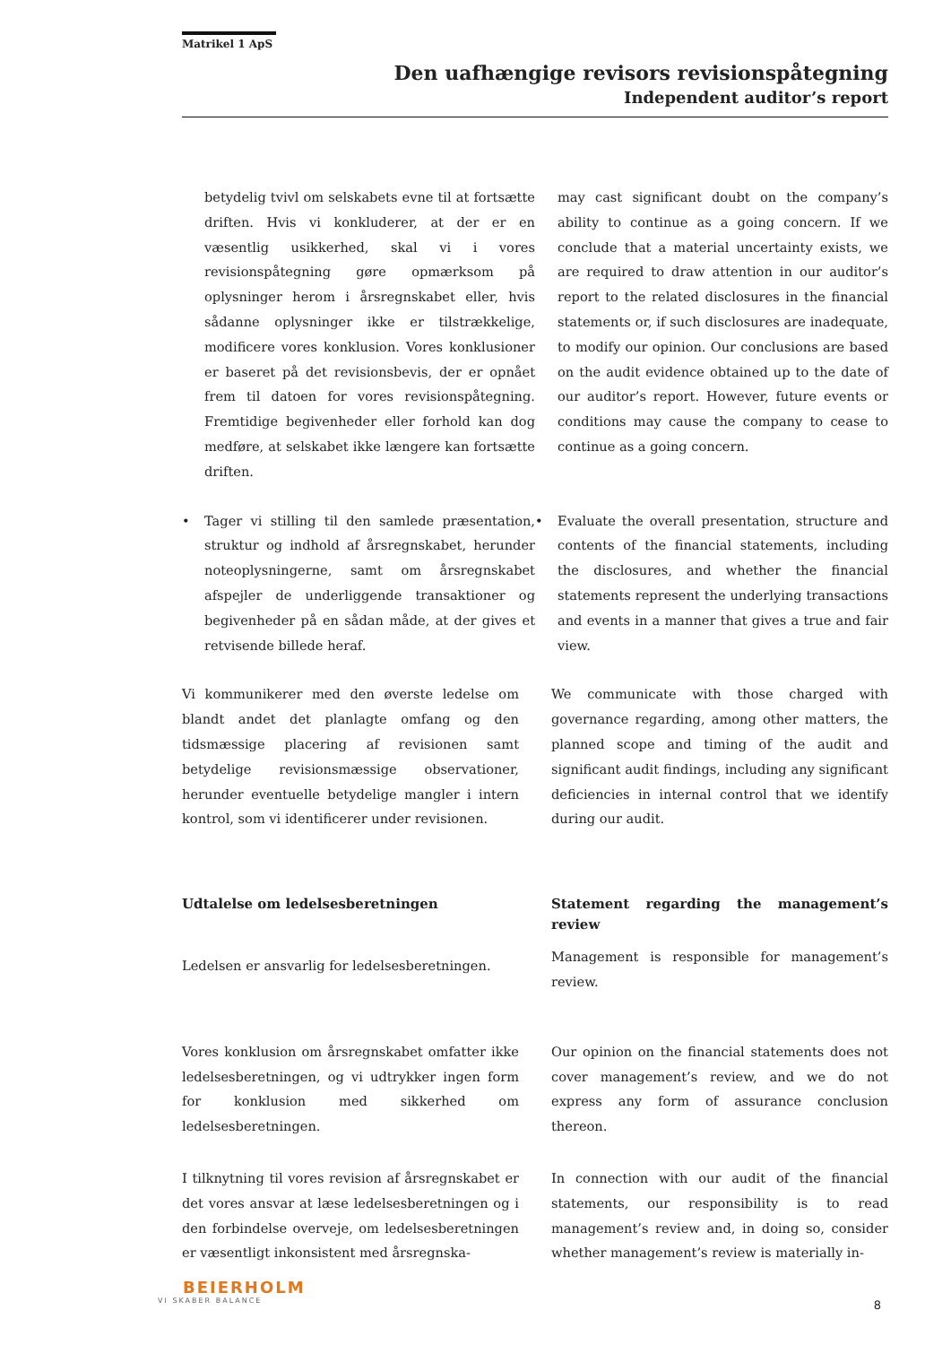Matrikel 1 ApS
Den uafhængige revisors revisionspåtegning
Independent auditor’s report
betydelig tvivl om selskabets evne til at fortsætte driften. Hvis vi konkluderer, at der er en væsentlig usikkerhed, skal vi i vores revisionspåtegning gøre opmærksom på oplysninger herom i årsregnskabet eller, hvis sådanne oplysninger ikke er tilstrækkelige, modificere vores konklusion. Vores konklusioner er baseret på det revisionsbevis, der er opnået frem til datoen for vores revisionspåtegning. Fremtidige begivenheder eller forhold kan dog medføre, at selskabet ikke længere kan fortsætte driften.
may cast significant doubt on the company’s ability to continue as a going concern. If we conclude that a material uncertainty exists, we are required to draw attention in our auditor’s report to the related disclosures in the financial statements or, if such disclosures are inadequate, to modify our opinion. Our conclusions are based on the audit evidence obtained up to the date of our auditor’s report. However, future events or conditions may cause the company to cease to continue as a going concern.
• Tager vi stilling til den samlede præsentation, struktur og indhold af årsregnskabet, herunder noteoplysningerne, samt om årsregnskabet afspejler de underliggende transaktioner og begivenheder på en sådan måde, at der gives et retvisende billede heraf.
• Evaluate the overall presentation, structure and contents of the financial statements, including the disclosures, and whether the financial statements represent the underlying transactions and events in a manner that gives a true and fair view.
Vi kommunikerer med den øverste ledelse om blandt andet det planlagte omfang og den tidsmæssige placering af revisionen samt betydelige revisionsmæssige observationer, herunder eventuelle betydelige mangler i intern kontrol, som vi identificerer under revisionen.
We communicate with those charged with governance regarding, among other matters, the planned scope and timing of the audit and significant audit findings, including any significant deficiencies in internal control that we identify during our audit.
Udtalelse om ledelsesberetningen Statement regarding the management’s review
Ledelsen er ansvarlig for ledelsesberetningen.
Management is responsible for management’s review.
Vores konklusion om årsregnskabet omfatter ikke ledelsesberetningen, og vi udtrykker ingen form for konklusion med sikkerhed om ledelsesberetningen.
Our opinion on the financial statements does not cover management’s review, and we do not express any form of assurance conclusion thereon.
I tilknytning til vores revision af årsregnskabet er det vores ansvar at læse ledelsesberetningen og i den forbindelse overveje, om ledelsesberetningen er væsentligt inkonsistent med årsregnska-
In connection with our audit of the financial statements, our responsibility is to read management’s review and, in doing so, consider whether management’s review is materially in-
BEIERHOLM
VI SKABER BALANCE
8